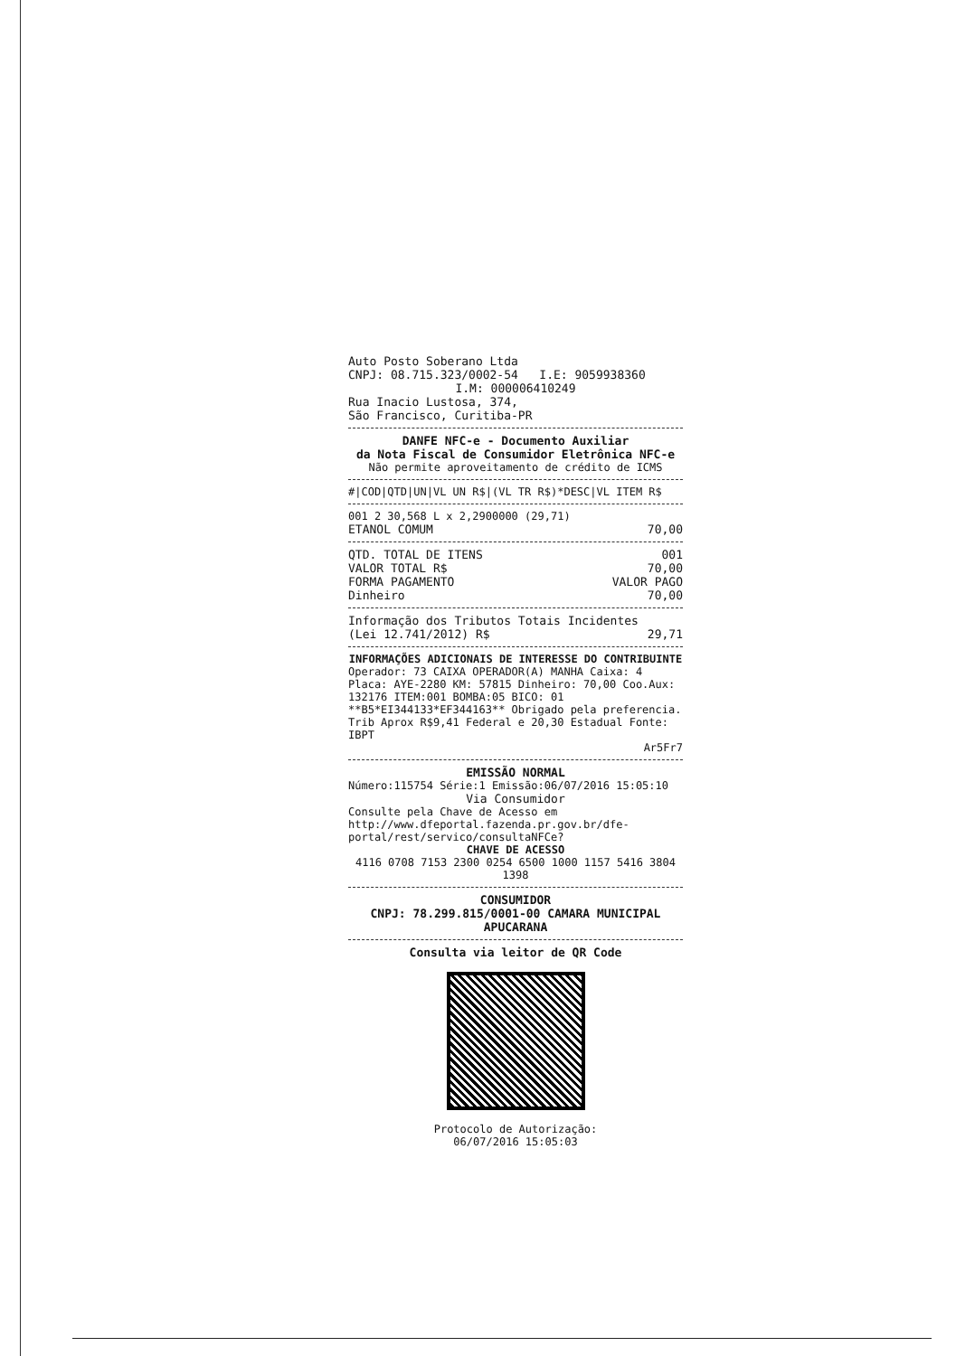Auto Posto Soberano Ltda
CNPJ: 08.715.323/0002-54 I.E: 9059938360
I.M: 000006410249
Rua Inacio Lustosa, 374,
São Francisco, Curitiba-PR
DANFE NFC-e - Documento Auxiliar
da Nota Fiscal de Consumidor Eletrônica NFC-e
Não permite aproveitamento de crédito de ICMS
#|COD|QTD|UN|VL UN R$|(VL TR R$)*DESC|VL ITEM R$
001 2 30,568 L x 2,2900000 (29,71)
ETANOL COMUM 70,00
QTD. TOTAL DE ITENS 001
VALOR TOTAL R$ 70,00
FORMA PAGAMENTO VALOR PAGO
Dinheiro 70,00
Informação dos Tributos Totais Incidentes
(Lei 12.741/2012) R$ 29,71
INFORMAÇÕES ADICIONAIS DE INTERESSE DO CONTRIBUINTE
Operador: 73 CAIXA OPERADOR(A) MANHA Caixa: 4 Placa: AYE-2280 KM: 57815 Dinheiro: 70,00 Coo.Aux: 132176 ITEM:001 BOMBA:05 BICO: 01 **B5*EI344133*EF344163** Obrigado pela preferencia. Trib Aprox R$9,41 Federal e 20,30 Estadual Fonte: IBPT
Ar5Fr7
EMISSÃO NORMAL
Número:115754 Série:1 Emissão:06/07/2016 15:05:10
Via Consumidor
Consulte pela Chave de Acesso em http://www.dfeportal.fazenda.pr.gov.br/dfe-portal/rest/servico/consultaNFCe?
CHAVE DE ACESSO
4116 0708 7153 2300 0254 6500 1000 1157 5416 3804 1398
CONSUMIDOR
CNPJ: 78.299.815/0001-00 CAMARA MUNICIPAL APUCARANA
Consulta via leitor de QR Code
Protocolo de Autorização:
06/07/2016 15:05:03